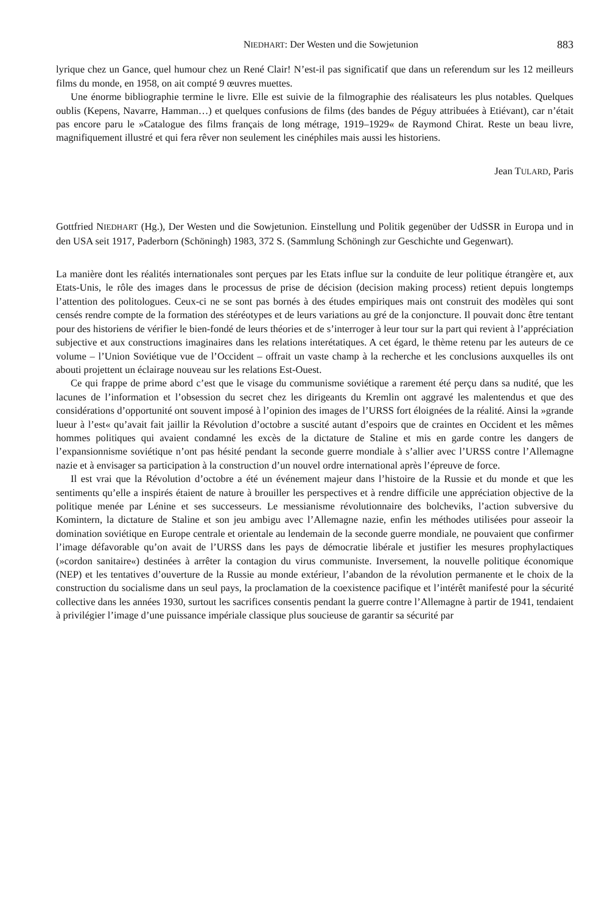NIEDHART: Der Westen und die Sowjetunion 883
lyrique chez un Gance, quel humour chez un René Clair! N’est-il pas significatif que dans un referendum sur les 12 meilleurs films du monde, en 1958, on ait compté 9 œuvres muettes.
Une énorme bibliographie termine le livre. Elle est suivie de la filmographie des réalisateurs les plus notables. Quelques oublis (Kepens, Navarre, Hamman…) et quelques confusions de films (des bandes de Péguy attribuées à Etiévant), car n’était pas encore paru le »Catalogue des films français de long métrage, 1919–1929« de Raymond Chirat. Reste un beau livre, magnifiquement illustré et qui fera rêver non seulement les cinéphiles mais aussi les historiens.
Jean TULARD, Paris
Gottfried NIEDHART (Hg.), Der Westen und die Sowjetunion. Einstellung und Politik gegenüber der UdSSR in Europa und in den USA seit 1917, Paderborn (Schöningh) 1983, 372 S. (Sammlung Schöningh zur Geschichte und Gegenwart).
La manière dont les réalités internationales sont perçues par les Etats influe sur la conduite de leur politique étrangère et, aux Etats-Unis, le rôle des images dans le processus de prise de décision (decision making process) retient depuis longtemps l’attention des politologues. Ceux-ci ne se sont pas bornés à des études empiriques mais ont construit des modèles qui sont censés rendre compte de la formation des stéréotypes et de leurs variations au gré de la conjoncture. Il pouvait donc être tentant pour des historiens de vérifier le bien-fondé de leurs théories et de s’interroger à leur tour sur la part qui revient à l’appréciation subjective et aux constructions imaginaires dans les relations interétatiques. A cet égard, le thème retenu par les auteurs de ce volume – l’Union Soviétique vue de l’Occident – offrait un vaste champ à la recherche et les conclusions auxquelles ils ont abouti projettent un éclairage nouveau sur les relations Est-Ouest.
Ce qui frappe de prime abord c’est que le visage du communisme soviétique a rarement été perçu dans sa nudité, que les lacunes de l’information et l’obsession du secret chez les dirigeants du Kremlin ont aggravé les malentendus et que des considérations d’opportunité ont souvent imposé à l’opinion des images de l’URSS fort éloignées de la réalité. Ainsi la »grande lueur à l’est« qu’avait fait jaillir la Révolution d’octobre a suscité autant d’espoirs que de craintes en Occident et les mêmes hommes politiques qui avaient condamné les excès de la dictature de Staline et mis en garde contre les dangers de l’expansionnisme soviétique n’ont pas hésité pendant la seconde guerre mondiale à s’allier avec l’URSS contre l’Allemagne nazie et à envisager sa participation à la construction d’un nouvel ordre international après l’épreuve de force.
Il est vrai que la Révolution d’octobre a été un événement majeur dans l’histoire de la Russie et du monde et que les sentiments qu’elle a inspirés étaient de nature à brouiller les perspectives et à rendre difficile une appréciation objective de la politique menée par Lénine et ses successeurs. Le messianisme révolutionnaire des bolcheviks, l’action subversive du Komintern, la dictature de Staline et son jeu ambigu avec l’Allemagne nazie, enfin les méthodes utilisées pour asseoir la domination soviétique en Europe centrale et orientale au lendemain de la seconde guerre mondiale, ne pouvaient que confirmer l’image défavorable qu’on avait de l’URSS dans les pays de démocratie libérale et justifier les mesures prophylactiques (»cordon sanitaire«) destinées à arrêter la contagion du virus communiste. Inversement, la nouvelle politique économique (NEP) et les tentatives d’ouverture de la Russie au monde extérieur, l’abandon de la révolution permanente et le choix de la construction du socialisme dans un seul pays, la proclamation de la coexistence pacifique et l’intérêt manifesté pour la sécurité collective dans les années 1930, surtout les sacrifices consentis pendant la guerre contre l’Allemagne à partir de 1941, tendaient à privilégier l’image d’une puissance impériale classique plus soucieuse de garantir sa sécurité par